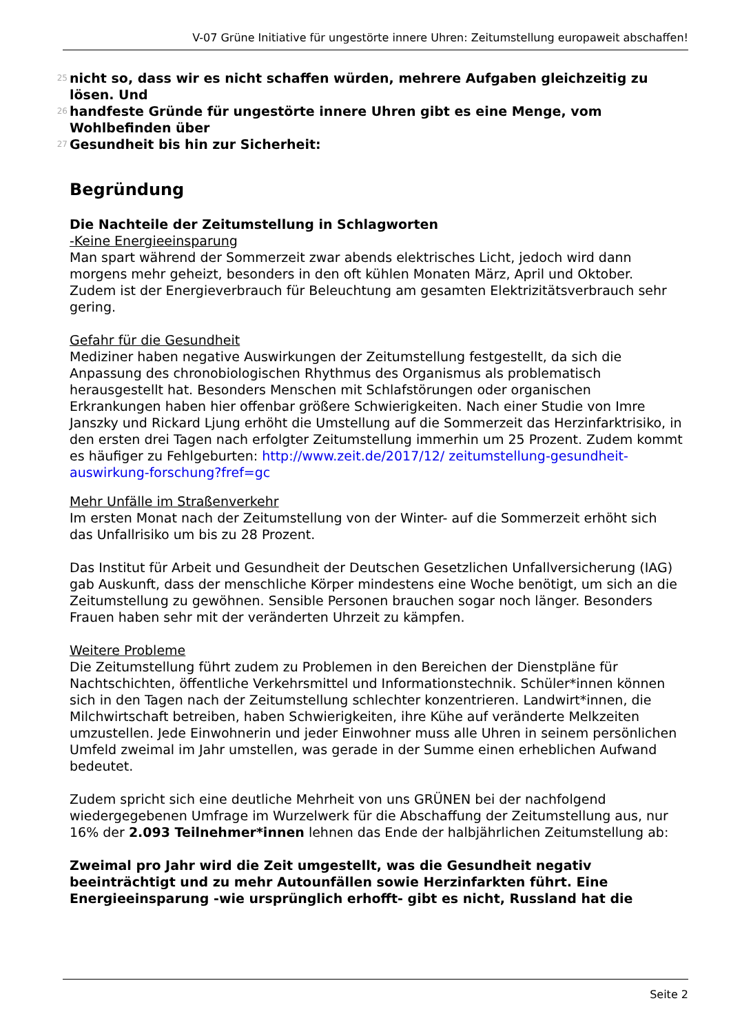V-07 Grüne Initiative für ungestörte innere Uhren: Zeitumstellung europaweit abschaffen!
25 nicht so, dass wir es nicht schaffen würden, mehrere Aufgaben gleichzeitig zu lösen. Und
26 handfeste Gründe für ungestörte innere Uhren gibt es eine Menge, vom Wohlbefinden über
27 Gesundheit bis hin zur Sicherheit:
Begründung
Die Nachteile der Zeitumstellung in Schlagworten
-Keine Energieeinsparung
Man spart während der Sommerzeit zwar abends elektrisches Licht, jedoch wird dann morgens mehr geheizt, besonders in den oft kühlen Monaten März, April und Oktober. Zudem ist der Energieverbrauch für Beleuchtung am gesamten Elektrizitätsverbrauch sehr gering.
Gefahr für die Gesundheit
Mediziner haben negative Auswirkungen der Zeitumstellung festgestellt, da sich die Anpassung des chronobiologischen Rhythmus des Organismus als problematisch herausgestellt hat. Besonders Menschen mit Schlafstörungen oder organischen Erkrankungen haben hier offenbar größere Schwierigkeiten. Nach einer Studie von Imre Janszky und Rickard Ljung erhöht die Umstellung auf die Sommerzeit das Herzinfarktrisiko, in den ersten drei Tagen nach erfolgter Zeitumstellung immerhin um 25 Prozent. Zudem kommt es häufiger zu Fehlgeburten: http://www.zeit.de/2017/12/ zeitumstellung-gesundheit-auswirkung-forschung?fref=gc
Mehr Unfälle im Straßenverkehr
Im ersten Monat nach der Zeitumstellung von der Winter- auf die Sommerzeit erhöht sich das Unfallrisiko um bis zu 28 Prozent.
Das Institut für Arbeit und Gesundheit der Deutschen Gesetzlichen Unfallversicherung (IAG) gab Auskunft, dass der menschliche Körper mindestens eine Woche benötigt, um sich an die Zeitumstellung zu gewöhnen. Sensible Personen brauchen sogar noch länger. Besonders Frauen haben sehr mit der veränderten Uhrzeit zu kämpfen.
Weitere Probleme
Die Zeitumstellung führt zudem zu Problemen in den Bereichen der Dienstpläne für Nachtschichten, öffentliche Verkehrsmittel und Informationstechnik. Schüler*innen können sich in den Tagen nach der Zeitumstellung schlechter konzentrieren. Landwirt*innen, die Milchwirtschaft betreiben, haben Schwierigkeiten, ihre Kühe auf veränderte Melkzeiten umzustellen. Jede Einwohnerin und jeder Einwohner muss alle Uhren in seinem persönlichen Umfeld zweimal im Jahr umstellen, was gerade in der Summe einen erheblichen Aufwand bedeutet.
Zudem spricht sich eine deutliche Mehrheit von uns GRÜNEN bei der nachfolgend wiedergegebenen Umfrage im Wurzelwerk für die Abschaffung der Zeitumstellung aus, nur 16% der 2.093 Teilnehmer*innen lehnen das Ende der halbjährlichen Zeitumstellung ab:
Zweimal pro Jahr wird die Zeit umgestellt, was die Gesundheit negativ beeinträchtigt und zu mehr Autounfällen sowie Herzinfarkten führt. Eine Energieeinsparung -wie ursprünglich erhofft- gibt es nicht, Russland hat die
Seite 2